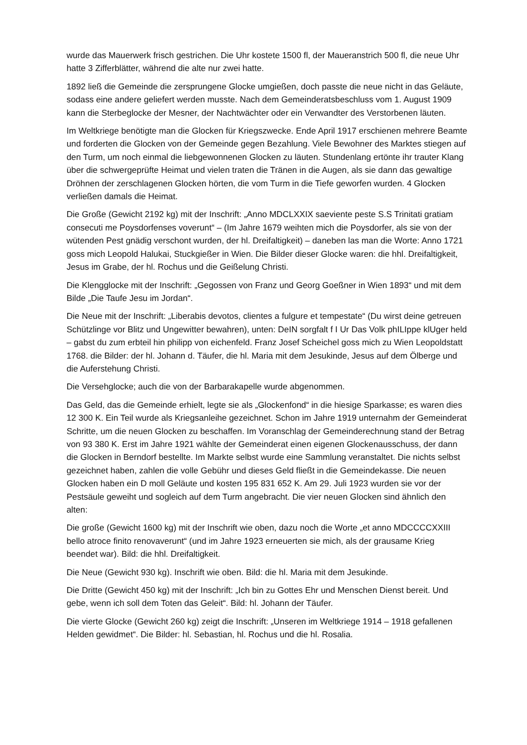wurde das Mauerwerk frisch gestrichen. Die Uhr kostete 1500 fl, der Maueranstrich 500 fl, die neue Uhr hatte 3 Zifferblätter, während die alte nur zwei hatte.
1892 ließ die Gemeinde die zersprungene Glocke umgießen, doch passte die neue nicht in das Geläute, sodass eine andere geliefert werden musste. Nach dem Gemeinderatsbeschluss vom 1. August 1909 kann die Sterbeglocke der Mesner, der Nachtwächter oder ein Verwandter des Verstorbenen läuten.
Im Weltkriege benötigte man die Glocken für Kriegszwecke. Ende April 1917 erschienen mehrere Beamte und forderten die Glocken von der Gemeinde gegen Bezahlung. Viele Bewohner des Marktes stiegen auf den Turm, um noch einmal die liebgewonnenen Glocken zu läuten. Stundenlang ertönte ihr trauter Klang über die schwergeprüfte Heimat und vielen traten die Tränen in die Augen, als sie dann das gewaltige Dröhnen der zerschlagenen Glocken hörten, die vom Turm in die Tiefe geworfen wurden. 4 Glocken verließen damals die Heimat.
Die Große (Gewicht 2192 kg) mit der Inschrift: „Anno MDCLXXIX saeviente peste S.S Trinitati gratiam consecuti me Poysdorfenses voverunt“ – (Im Jahre 1679 weihten mich die Poysdorfer, als sie von der wütenden Pest gnädig verschont wurden, der hl. Dreifaltigkeit) – daneben las man die Worte: Anno 1721 goss mich Leopold Halukai, Stuckgießer in Wien. Die Bilder dieser Glocke waren: die hhl. Dreifaltigkeit, Jesus im Grabe, der hl. Rochus und die Geißelung Christi.
Die Klengglocke mit der Inschrift: „Gegossen von Franz und Georg Goeßner in Wien 1893“ und mit dem Bilde „Die Taufe Jesu im Jordan“.
Die Neue mit der Inschrift: „Liberabis devotos, clientes a fulgure et tempestate“ (Du wirst deine getreuen Schützlinge vor Blitz und Ungewitter bewahren), unten: DeIN sorgfalt f I Ur Das Volk phILIppe klUger held – gabst du zum erbteil hin philipp von eichenfeld. Franz Josef Scheichel goss mich zu Wien Leopoldstatt 1768. die Bilder: der hl. Johann d. Täufer, die hl. Maria mit dem Jesukinde, Jesus auf dem Ölberge und die Auferstehung Christi.
Die Versehglocke; auch die von der Barbarakapelle wurde abgenommen.
Das Geld, das die Gemeinde erhielt, legte sie als „Glockenfond“ in die hiesige Sparkasse; es waren dies 12 300 K. Ein Teil wurde als Kriegsanleihe gezeichnet. Schon im Jahre 1919 unternahm der Gemeinderat Schritte, um die neuen Glocken zu beschaffen. Im Voranschlag der Gemeinderechnung stand der Betrag von 93 380 K. Erst im Jahre 1921 wählte der Gemeinderat einen eigenen Glockenausschuss, der dann die Glocken in Berndorf bestellte. Im Markte selbst wurde eine Sammlung veranstaltet. Die nichts selbst gezeichnet haben, zahlen die volle Gebühr und dieses Geld fließt in die Gemeindekasse. Die neuen Glocken haben ein D moll Geläute und kosten 195 831 652 K. Am 29. Juli 1923 wurden sie vor der Pestsäule geweiht und sogleich auf dem Turm angebracht. Die vier neuen Glocken sind ähnlich den alten:
Die große (Gewicht 1600 kg) mit der Inschrift wie oben, dazu noch die Worte „et anno MDCCCCXXIII bello atroce finito renovaverunt“ (und im Jahre 1923 erneuerten sie mich, als der grausame Krieg beendet war). Bild: die hhl. Dreifaltigkeit.
Die Neue (Gewicht 930 kg). Inschrift wie oben. Bild: die hl. Maria mit dem Jesukinde.
Die Dritte (Gewicht 450 kg) mit der Inschrift: „Ich bin zu Gottes Ehr und Menschen Dienst bereit. Und gebe, wenn ich soll dem Toten das Geleit“. Bild: hl. Johann der Täufer.
Die vierte Glocke (Gewicht 260 kg) zeigt die Inschrift: „Unseren im Weltkriege 1914 – 1918 gefallenen Helden gewidmet“. Die Bilder: hl. Sebastian, hl. Rochus und die hl. Rosalia.